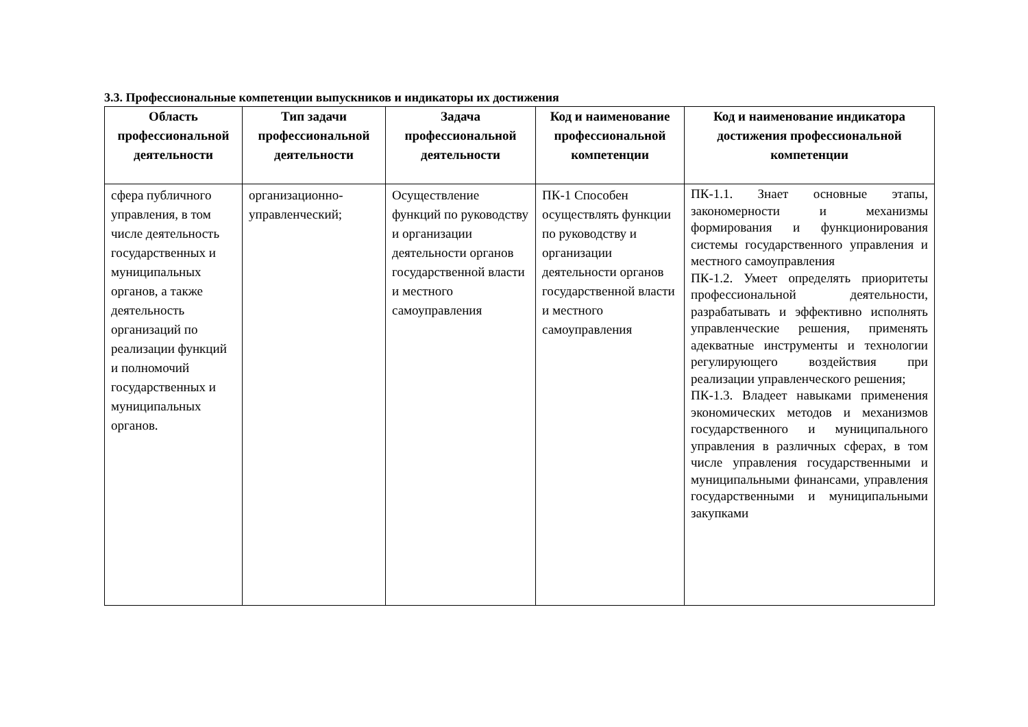3.3. Профессиональные компетенции выпускников и индикаторы их достижения
| Область профессиональной деятельности | Тип задачи профессиональной деятельности | Задача профессиональной деятельности | Код и наименование профессиональной компетенции | Код и наименование индикатора достижения профессиональной компетенции |
| --- | --- | --- | --- | --- |
| сфера публичного управления, в том числе деятельность государственных и муниципальных органов, а также деятельность организаций по реализации функций и полномочий государственных и муниципальных органов. | организационно-управленческий; | Осуществление функций по руководству и организации деятельности органов государственной власти и местного самоуправления | ПК-1 Способен осуществлять функции по руководству и организации деятельности органов государственной власти и местного самоуправления | ПК-1.1. Знает основные этапы, закономерности и механизмы формирования и функционирования системы государственного управления и местного самоуправления ПК-1.2. Умеет определять приоритеты профессиональной деятельности, разрабатывать и эффективно исполнять управленческие решения, применять адекватные инструменты и технологии регулирующего воздействия при реализации управленческого решения; ПК-1.3. Владеет навыками применения экономических методов и механизмов государственного и муниципального управления в различных сферах, в том числе управления государственными и муниципальными финансами, управления государственными и муниципальными закупками |